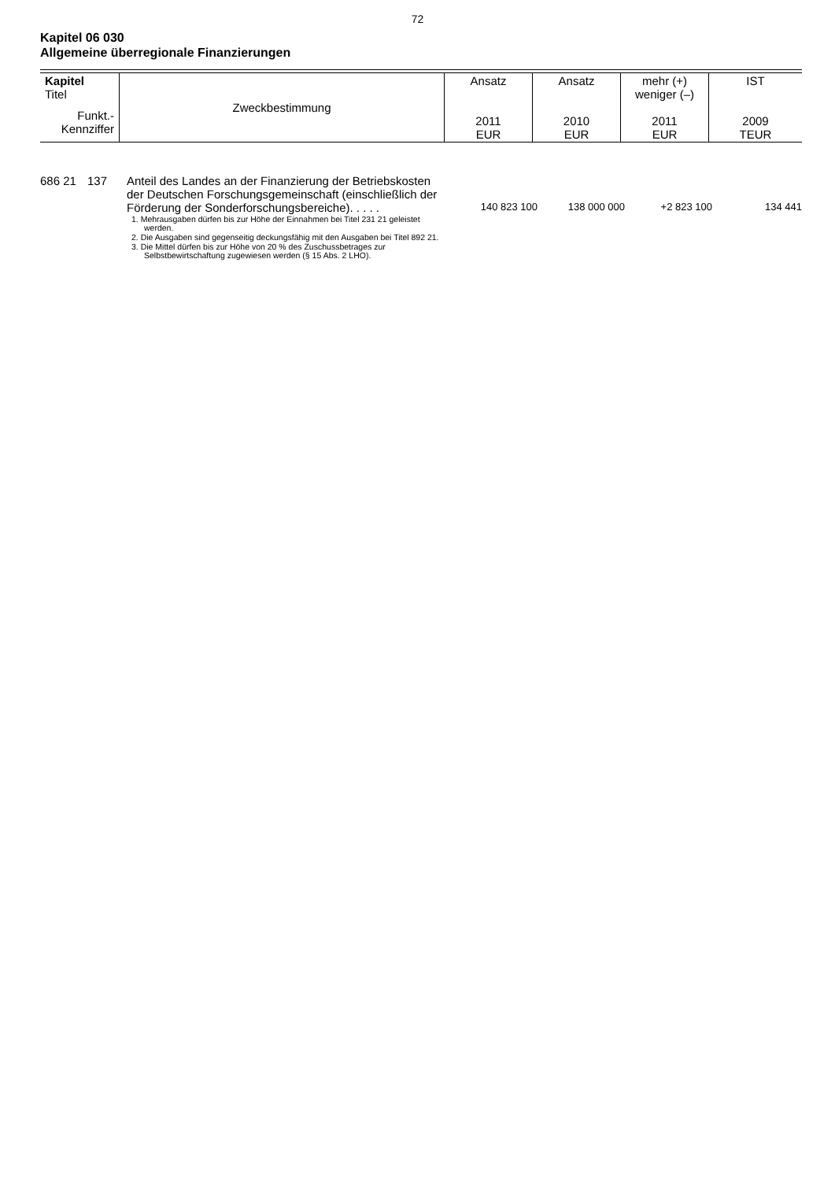72
Kapitel 06 030
Allgemeine überregionale Finanzierungen
| Kapitel Titel Funkt.- Kennziffer | Zweckbestimmung | Ansatz 2011 EUR | Ansatz 2010 EUR | mehr (+) weniger (–) 2011 EUR | IST 2009 TEUR |
| 686 21 | 137 | Anteil des Landes an der Finanzierung der Betriebskosten der Deutschen Forschungsgemeinschaft (einschließlich der Förderung der Sonderforschungsbereiche). . . . . 1. Mehrausgaben dürfen bis zur Höhe der Einnahmen bei Titel 231 21 geleistet werden. 2. Die Ausgaben sind gegenseitig deckungsfähig mit den Ausgaben bei Titel 892 21. 3. Die Mittel dürfen bis zur Höhe von 20 % des Zuschussbetrages zur Selbstbewirtschaftung zugewiesen werden (§ 15 Abs. 2 LHO). | 140 823 100 | 138 000 000 | +2 823 100 | 134 441 |